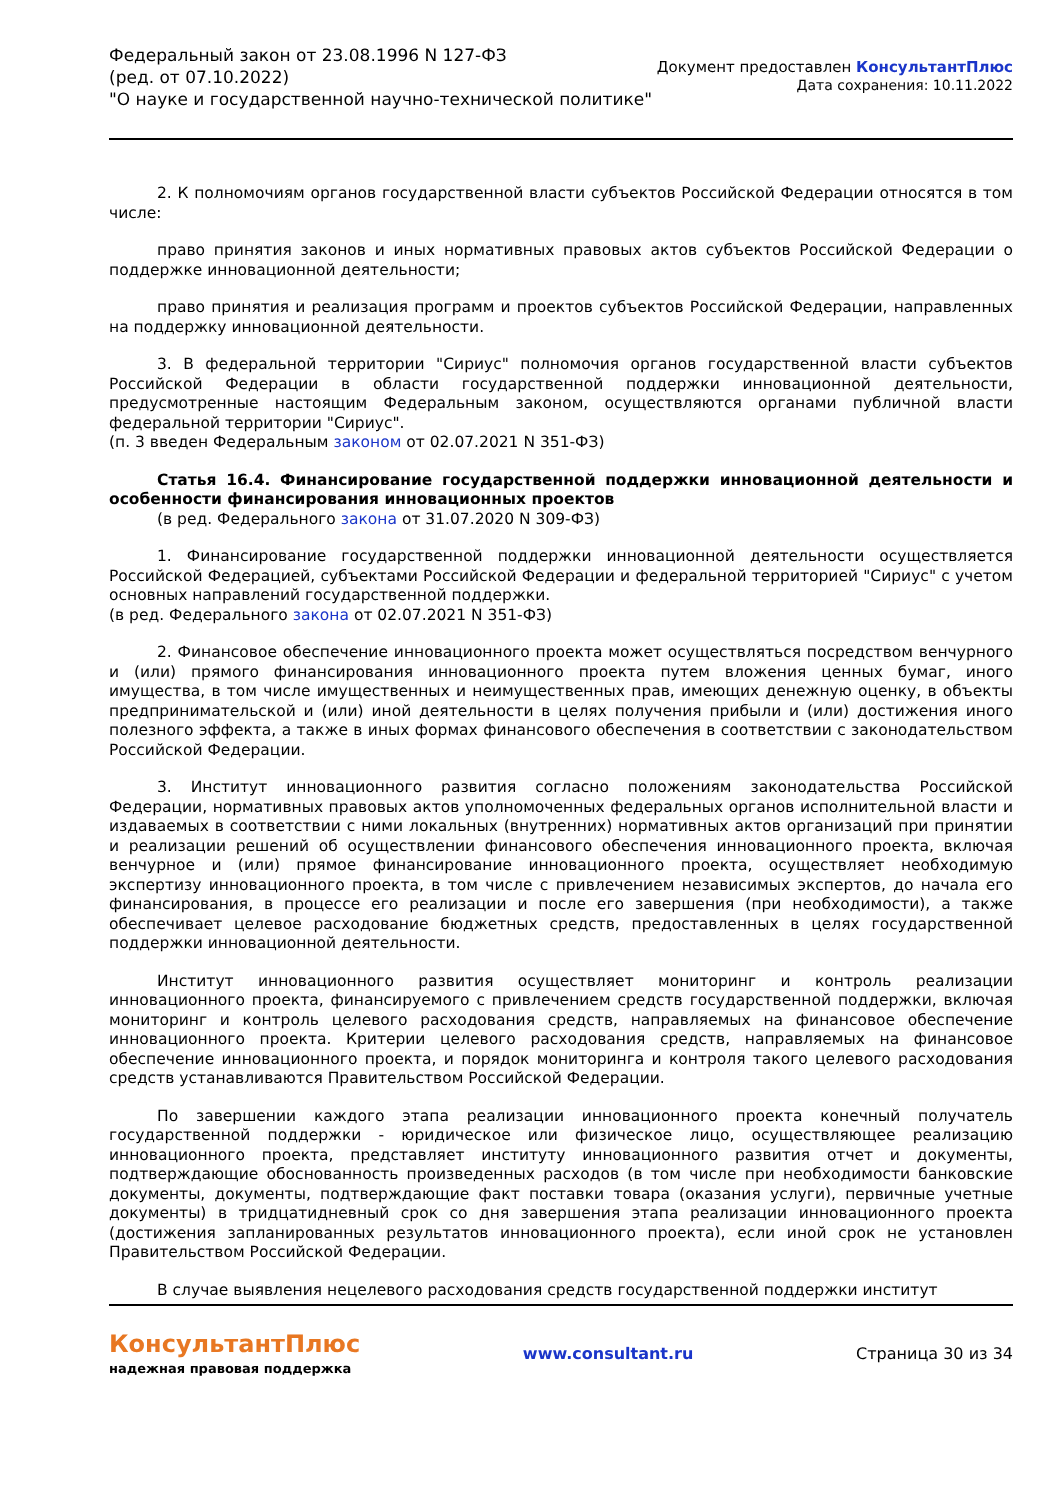Федеральный закон от 23.08.1996 N 127-ФЗ
(ред. от 07.10.2022)
"О науке и государственной научно-технической политике"
Документ предоставлен КонсультантПлюс
Дата сохранения: 10.11.2022
2. К полномочиям органов государственной власти субъектов Российской Федерации относятся в том числе:
право принятия законов и иных нормативных правовых актов субъектов Российской Федерации о поддержке инновационной деятельности;
право принятия и реализация программ и проектов субъектов Российской Федерации, направленных на поддержку инновационной деятельности.
3. В федеральной территории "Сириус" полномочия органов государственной власти субъектов Российской Федерации в области государственной поддержки инновационной деятельности, предусмотренные настоящим Федеральным законом, осуществляются органами публичной власти федеральной территории "Сириус".
(п. 3 введен Федеральным законом от 02.07.2021 N 351-ФЗ)
Статья 16.4. Финансирование государственной поддержки инновационной деятельности и особенности финансирования инновационных проектов
(в ред. Федерального закона от 31.07.2020 N 309-ФЗ)
1. Финансирование государственной поддержки инновационной деятельности осуществляется Российской Федерацией, субъектами Российской Федерации и федеральной территорией "Сириус" с учетом основных направлений государственной поддержки.
(в ред. Федерального закона от 02.07.2021 N 351-ФЗ)
2. Финансовое обеспечение инновационного проекта может осуществляться посредством венчурного и (или) прямого финансирования инновационного проекта путем вложения ценных бумаг, иного имущества, в том числе имущественных и неимущественных прав, имеющих денежную оценку, в объекты предпринимательской и (или) иной деятельности в целях получения прибыли и (или) достижения иного полезного эффекта, а также в иных формах финансового обеспечения в соответствии с законодательством Российской Федерации.
3. Институт инновационного развития согласно положениям законодательства Российской Федерации, нормативных правовых актов уполномоченных федеральных органов исполнительной власти и издаваемых в соответствии с ними локальных (внутренних) нормативных актов организаций при принятии и реализации решений об осуществлении финансового обеспечения инновационного проекта, включая венчурное и (или) прямое финансирование инновационного проекта, осуществляет необходимую экспертизу инновационного проекта, в том числе с привлечением независимых экспертов, до начала его финансирования, в процессе его реализации и после его завершения (при необходимости), а также обеспечивает целевое расходование бюджетных средств, предоставленных в целях государственной поддержки инновационной деятельности.
Институт инновационного развития осуществляет мониторинг и контроль реализации инновационного проекта, финансируемого с привлечением средств государственной поддержки, включая мониторинг и контроль целевого расходования средств, направляемых на финансовое обеспечение инновационного проекта. Критерии целевого расходования средств, направляемых на финансовое обеспечение инновационного проекта, и порядок мониторинга и контроля такого целевого расходования средств устанавливаются Правительством Российской Федерации.
По завершении каждого этапа реализации инновационного проекта конечный получатель государственной поддержки - юридическое или физическое лицо, осуществляющее реализацию инновационного проекта, представляет институту инновационного развития отчет и документы, подтверждающие обоснованность произведенных расходов (в том числе при необходимости банковские документы, документы, подтверждающие факт поставки товара (оказания услуги), первичные учетные документы) в тридцатидневный срок со дня завершения этапа реализации инновационного проекта (достижения запланированных результатов инновационного проекта), если иной срок не установлен Правительством Российской Федерации.
В случае выявления нецелевого расходования средств государственной поддержки институт
КонсультантПлюс
надежная правовая поддержка
www.consultant.ru Страница 30 из 34